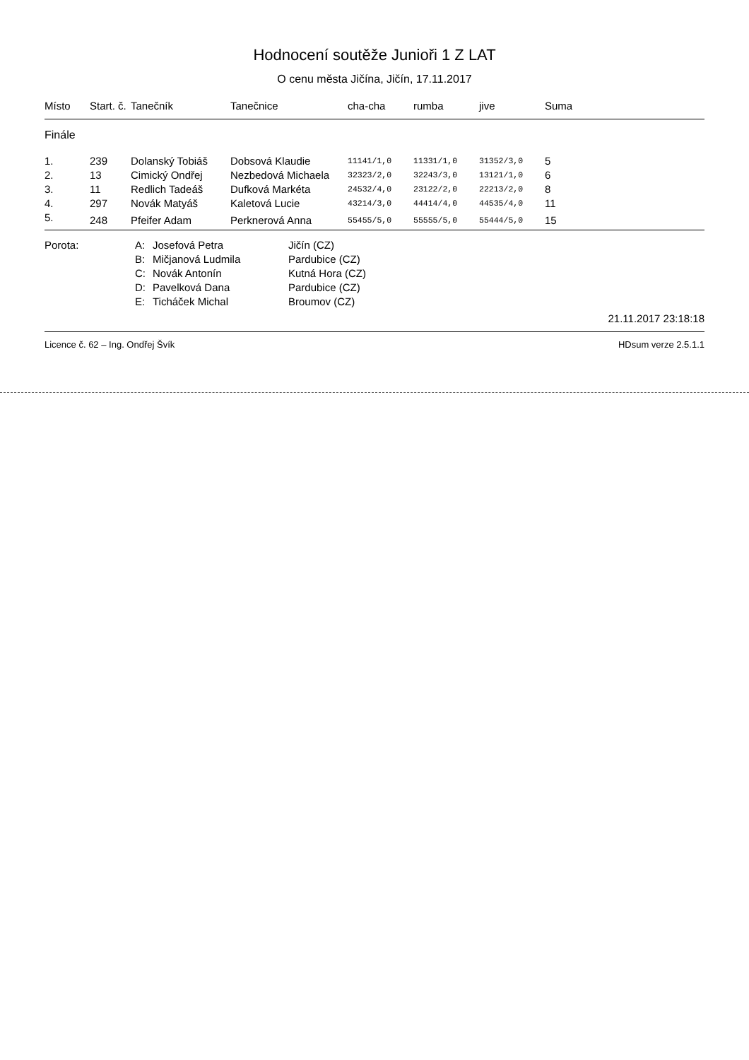Hodnocení soutěže Junioři 1 Z LAT
O cenu města Jičína, Jičín, 17.11.2017
| Místo | Start. č. | Tanečník | Tanečnice | cha-cha | rumba | jive | Suma |
| --- | --- | --- | --- | --- | --- | --- | --- |
| Finále | | | | | | | |
| 1. | 239 | Dolanský Tobiáš | Dobsová Klaudie | 11141/1,0 | 11331/1,0 | 31352/3,0 | 5 |
| 2. | 13 | Cimický Ondřej | Nezbedová Michaela | 32323/2,0 | 32243/3,0 | 13121/1,0 | 6 |
| 3. | 11 | Redlich Tadeáš | Dufková Markéta | 24532/4,0 | 23122/2,0 | 22213/2,0 | 8 |
| 4. | 297 | Novák Matyáš | Kaletová Lucie | 43214/3,0 | 44414/4,0 | 44535/4,0 | 11 |
| 5. | 248 | Pfeifer Adam | Perknerová Anna | 55455/5,0 | 55555/5,0 | 55444/5,0 | 15 |
| Porota: | A: | Josefová Petra | Jičín (CZ) |
| | B: | Mičjanová Ludmila | Pardubice (CZ) |
| | C: | Novák Antonín | Kutná Hora (CZ) |
| | D: | Pavelková Dana | Pardubice (CZ) |
| | E: | Ticháček Michal | Broumov (CZ) |
21.11.2017 23:18:18
Licence č. 62 – Ing. Ondřej Švík HDsum verze 2.5.1.1